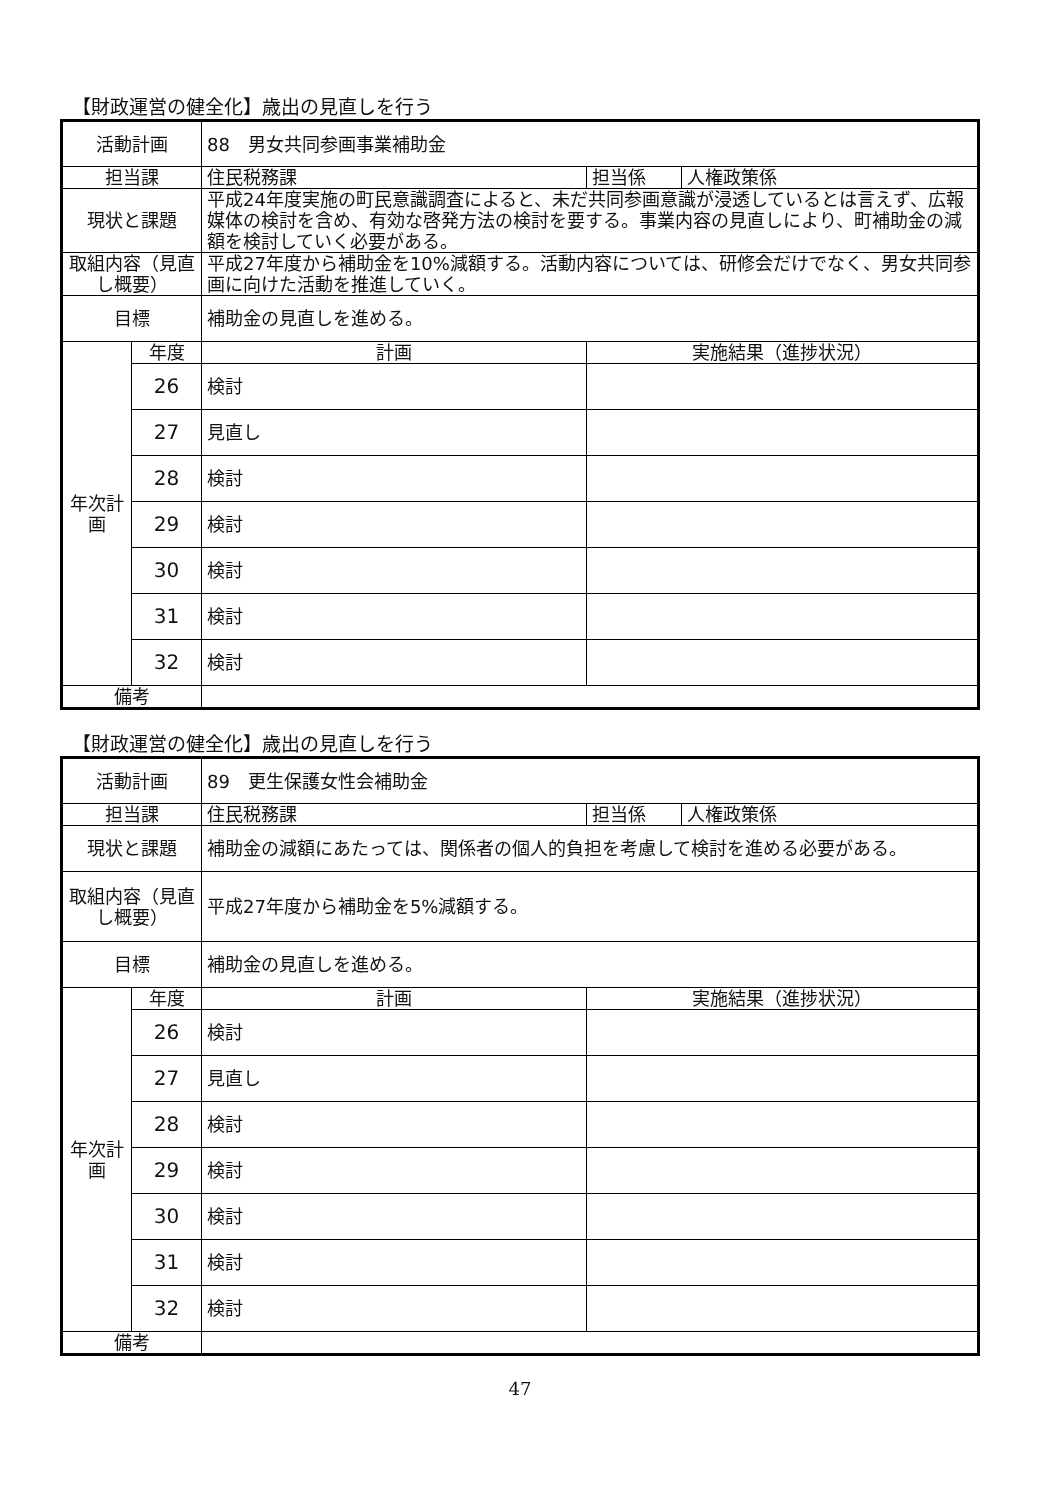【財政運営の健全化】歳出の見直しを行う
| 活動計画 | | 88 男女共同参画事業補助金 | | |
| 担当課 | | 住民税務課 | 担当係 | 人権政策係 |
| 現状と課題 | | 平成24年度実施の町民意識調査によると、未だ共同参画意識が浸透しているとは言えず、広報媒体の検討を含め、有効な啓発方法の検討を要する。事業内容の見直しにより、町補助金の減額を検討していく必要がある。 | | |
| 取組内容（見直し概要） | | 平成27年度から補助金を10%減額する。活動内容については、研修会だけでなく、男女共同参画に向けた活動を推進していく。 | | |
| 目標 | | 補助金の見直しを進める。 | | |
| 年次計画 | 年度 | 計画 | 実施結果（進捗状況） | |
| | 26 | 検討 | | |
| | 27 | 見直し | | |
| | 28 | 検討 | | |
| | 29 | 検討 | | |
| | 30 | 検討 | | |
| | 31 | 検討 | | |
| | 32 | 検討 | | |
| 備考 | | | | |
【財政運営の健全化】歳出の見直しを行う
| 活動計画 | | 89 更生保護女性会補助金 | | |
| 担当課 | | 住民税務課 | 担当係 | 人権政策係 |
| 現状と課題 | | 補助金の減額にあたっては、関係者の個人的負担を考慮して検討を進める必要がある。 | | |
| 取組内容（見直し概要） | | 平成27年度から補助金を5%減額する。 | | |
| 目標 | | 補助金の見直しを進める。 | | |
| 年次計画 | 年度 | 計画 | 実施結果（進捗状況） | |
| | 26 | 検討 | | |
| | 27 | 見直し | | |
| | 28 | 検討 | | |
| | 29 | 検討 | | |
| | 30 | 検討 | | |
| | 31 | 検討 | | |
| | 32 | 検討 | | |
| 備考 | | | | |
47